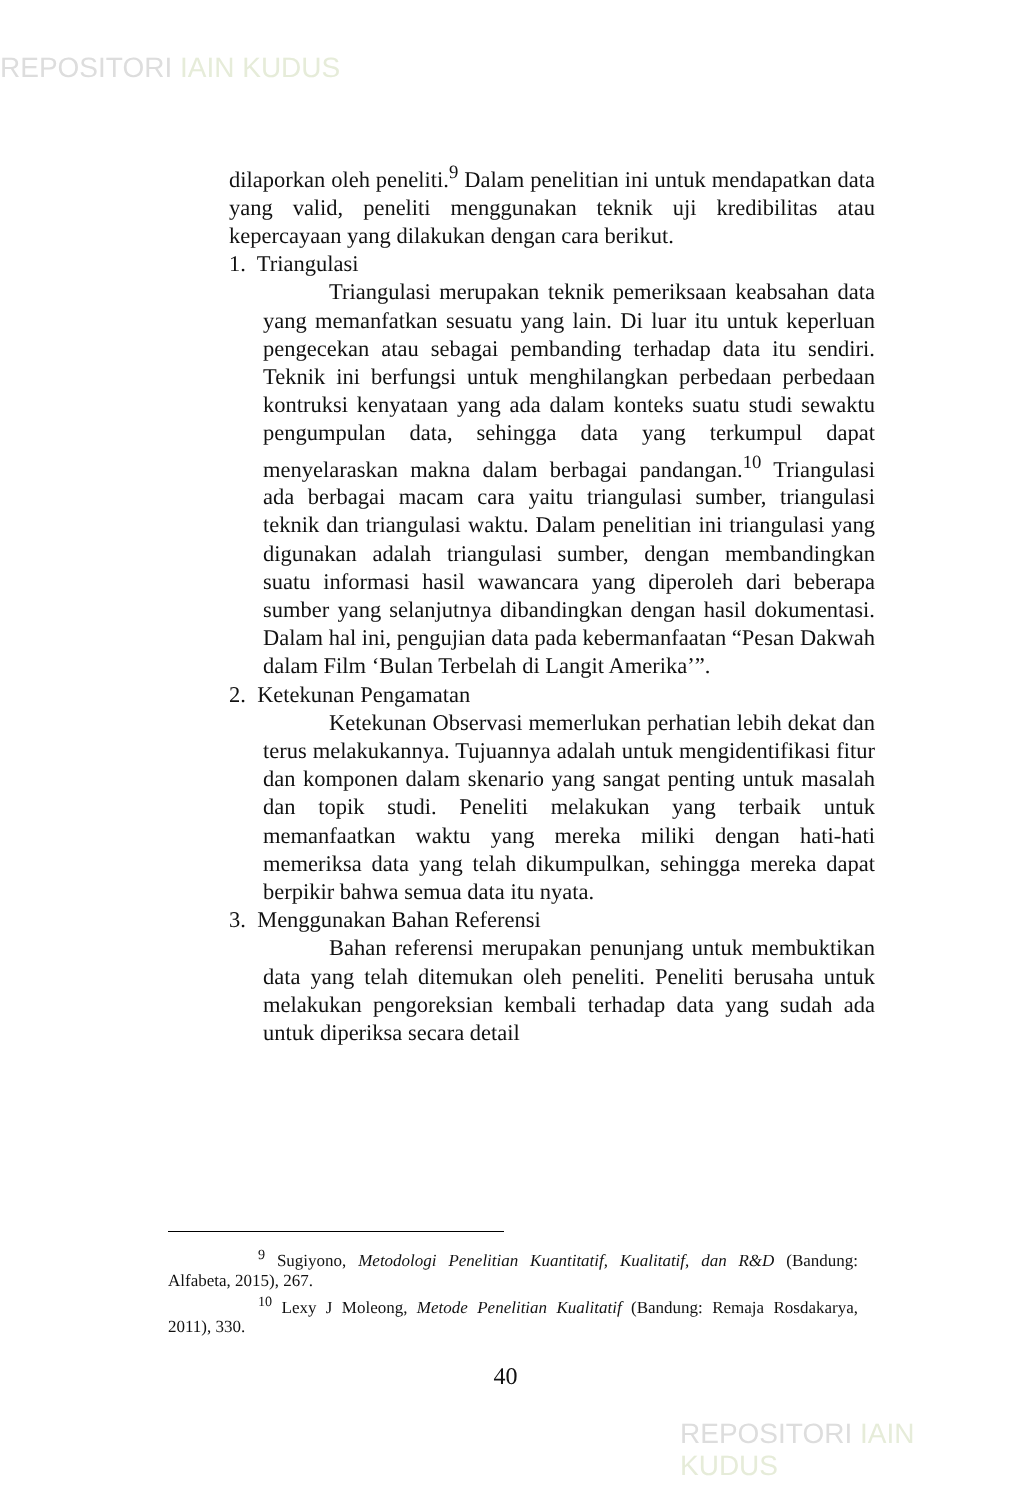REPOSITORI IAIN KUDUS
dilaporkan oleh peneliti.<sup>9</sup> Dalam penelitian ini untuk mendapatkan data yang valid, peneliti menggunakan teknik uji kredibilitas atau kepercayaan yang dilakukan dengan cara berikut.
1. Triangulasi
Triangulasi merupakan teknik pemeriksaan keabsahan data yang memanfatkan sesuatu yang lain. Di luar itu untuk keperluan pengecekan atau sebagai pembanding terhadap data itu sendiri. Teknik ini berfungsi untuk menghilangkan perbedaan perbedaan kontruksi kenyataan yang ada dalam konteks suatu studi sewaktu pengumpulan data, sehingga data yang terkumpul dapat menyelaraskan makna dalam berbagai pandangan.<sup>10</sup> Triangulasi ada berbagai macam cara yaitu triangulasi sumber, triangulasi teknik dan triangulasi waktu. Dalam penelitian ini triangulasi yang digunakan adalah triangulasi sumber, dengan membandingkan suatu informasi hasil wawancara yang diperoleh dari beberapa sumber yang selanjutnya dibandingkan dengan hasil dokumentasi. Dalam hal ini, pengujian data pada kebermanfaatan “Pesan Dakwah dalam Film ‘Bulan Terbelah di Langit Amerika’”.
2. Ketekunan Pengamatan
Ketekunan Observasi memerlukan perhatian lebih dekat dan terus melakukannya. Tujuannya adalah untuk mengidentifikasi fitur dan komponen dalam skenario yang sangat penting untuk masalah dan topik studi. Peneliti melakukan yang terbaik untuk memanfaatkan waktu yang mereka miliki dengan hati-hati memeriksa data yang telah dikumpulkan, sehingga mereka dapat berpikir bahwa semua data itu nyata.
3. Menggunakan Bahan Referensi
Bahan referensi merupakan penunjang untuk membuktikan data yang telah ditemukan oleh peneliti. Peneliti berusaha untuk melakukan pengoreksian kembali terhadap data yang sudah ada untuk diperiksa secara detail
<sup>9</sup> Sugiyono, Metodologi Penelitian Kuantitatif, Kualitatif, dan R&D (Bandung: Alfabeta, 2015), 267.
<sup>10</sup> Lexy J Moleong, Metode Penelitian Kualitatif (Bandung: Remaja Rosdakarya, 2011), 330.
40
REPOSITORI IAIN KUDUS